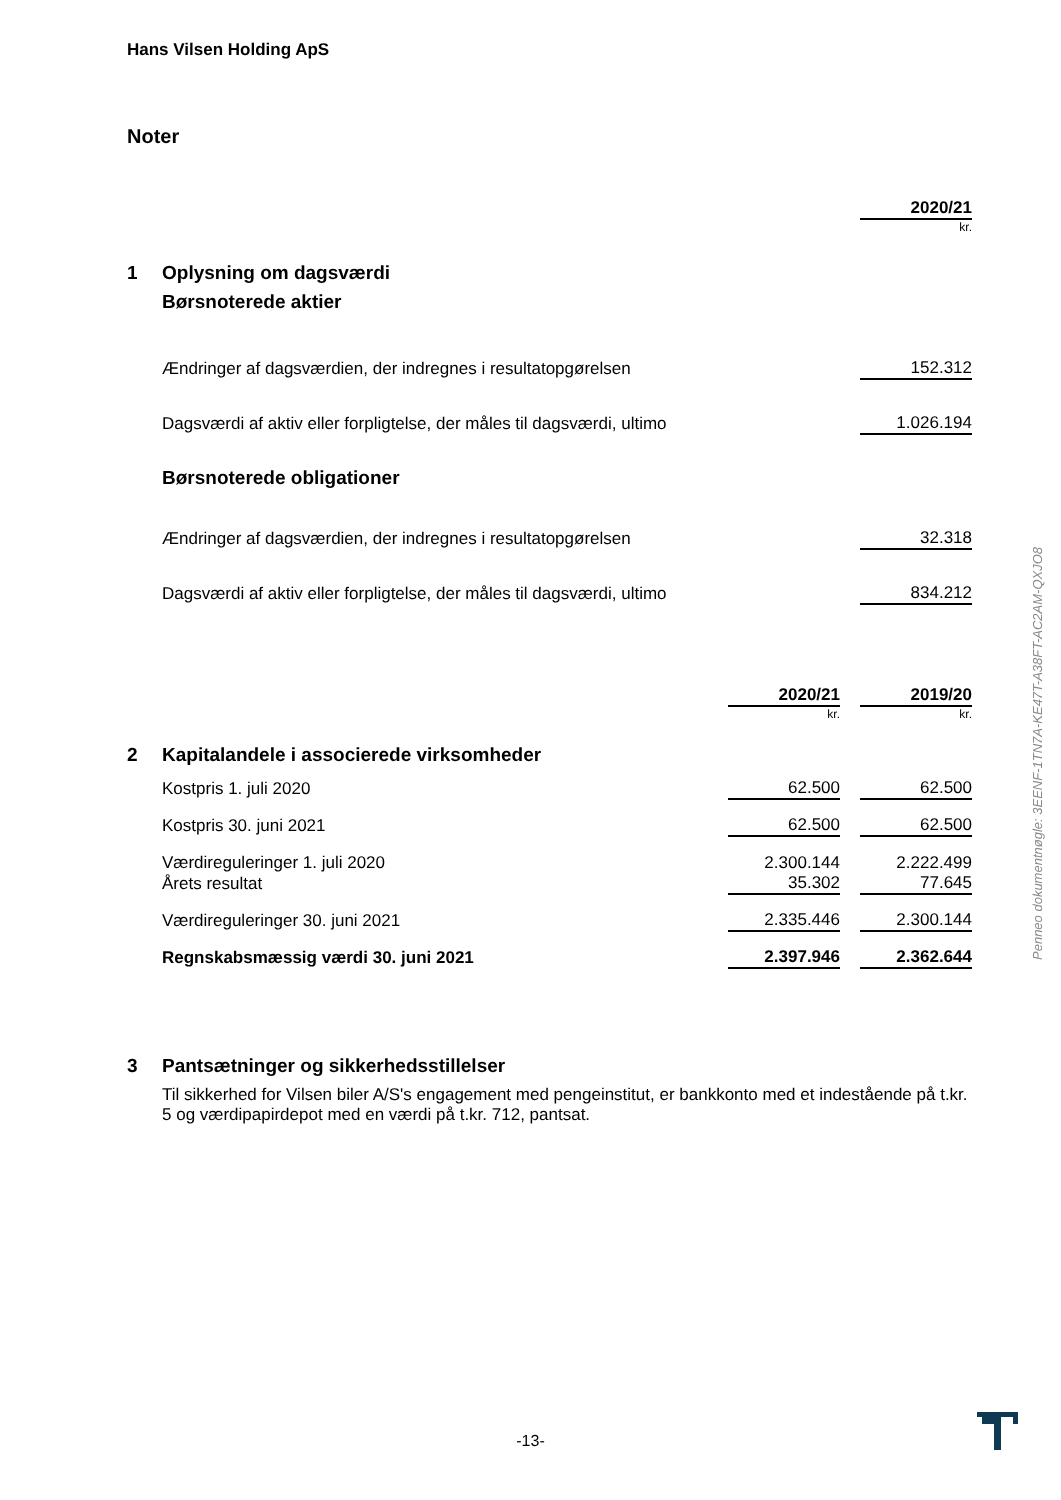Hans Vilsen Holding ApS
Noter
| | | 2020/21 |
| | | kr. |
| 1 | Oplysning om dagsværdi | |
| | Børsnoterede aktier | |
| | Ændringer af dagsværdien, der indregnes i resultatopgørelsen | 152.312 |
| | Dagsværdi af aktiv eller forpligtelse, der måles til dagsværdi, ultimo | 1.026.194 |
| | Børsnoterede obligationer | |
| | Ændringer af dagsværdien, der indregnes i resultatopgørelsen | 32.318 |
| | Dagsværdi af aktiv eller forpligtelse, der måles til dagsværdi, ultimo | 834.212 |
| | | 2020/21 | | 2019/20 |
| | | kr. | | kr. |
| 2 | Kapitalandele i associerede virksomheder | | | |
| | Kostpris 1. juli 2020 | 62.500 | | 62.500 |
| | Kostpris 30. juni 2021 | 62.500 | | 62.500 |
| | Værdireguleringer 1. juli 2020 | 2.300.144 | | 2.222.499 |
| | Årets resultat | 35.302 | | 77.645 |
| | Værdireguleringer 30. juni 2021 | 2.335.446 | | 2.300.144 |
| | Regnskabsmæssig værdi 30. juni 2021 | 2.397.946 | | 2.362.644 |
3 Pantsætninger og sikkerhedsstillelser
Til sikkerhed for Vilsen biler A/S's engagement med pengeinstitut, er bankkonto med et indestående på t.kr. 5 og værdipapirdepot med en værdi på t.kr. 712, pantsat.
Penneo dokumentnøgle: 3EENF-1TN7A-KE47T-A38FT-AC2AM-QXJO8
-13-